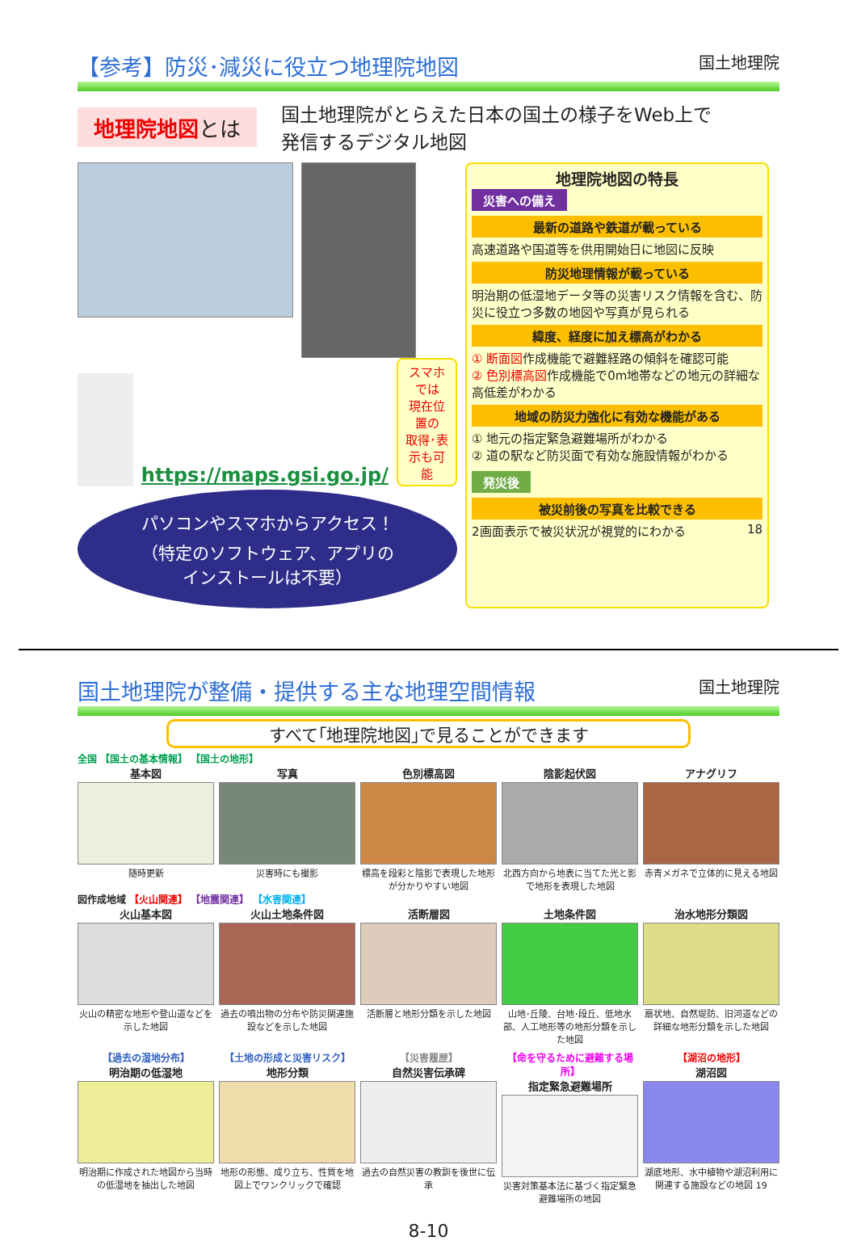【参考】防災･減災に役立つ地理院地図 国土地理院
地理院地図とは
国土地理院がとらえた日本の国土の様子をWeb上で
発信するデジタル地図
https://maps.gsi.go.jp/
スマホでは
現在位置の
取得･表示も可能
パソコンやスマホからアクセス！
（特定のソフトウェア、アプリの
インストールは不要）
地理院地図の特長
災害への備え
最新の道路や鉄道が載っている
高速道路や国道等を供用開始日に地図に反映
防災地理情報が載っている
明治期の低湿地データ等の災害リスク情報を含む、防災に役立つ多数の地図や写真が見られる
緯度、経度に加え標高がわかる
① 断面図作成機能で避難経路の傾斜を確認可能
② 色別標高図作成機能で0m地帯などの地元の詳細な高低差がわかる
地域の防災力強化に有効な機能がある
① 地元の指定緊急避難場所がわかる
② 道の駅など防災面で有効な施設情報がわかる
発災後
被災前後の写真を比較できる
2画面表示で被災状況が視覚的にわかる 18
国土地理院が整備・提供する主な地理空間情報 国土地理院
すべて｢地理院地図｣で見ることができます
全国 【国土の基本情報】 【国土の地形】
基本図
随時更新
写真
災害時にも撮影
色別標高図
標高を段彩と陰影で表現した地形が分かりやすい地図
陰影起伏図
北西方向から地表に当てた光と影で地形を表現した地図
アナグリフ
赤青メガネで立体的に見える地図
図作成地域 【火山関連】 【地震関連】 【水害関連】
火山基本図
火山の精密な地形や登山道などを示した地図
火山土地条件図
過去の噴出物の分布や防災関連施設などを示した地図
活断層図
活断層と地形分類を示した地図
土地条件図
山地･丘陵、台地･段丘、低地水部、人工地形等の地形分類を示した地図
治水地形分類図
扇状地、自然堤防、旧河道などの詳細な地形分類を示した地図
【過去の湿地分布】
明治期の低湿地
明治期に作成された地図から当時の低湿地を抽出した地図
【土地の形成と災害リスク】
地形分類
地形の形態、成り立ち、性質を地図上でワンクリックで確認
【災害履歴】
自然災害伝承碑
過去の自然災害の教訓を後世に伝承
【命を守るために避難する場所】
指定緊急避難場所
災害対策基本法に基づく指定緊急避難場所の地図
【湖沼の地形】
湖沼図
湖底地形、水中植物や湖沼利用に関連する施設などの地図 19
8-10